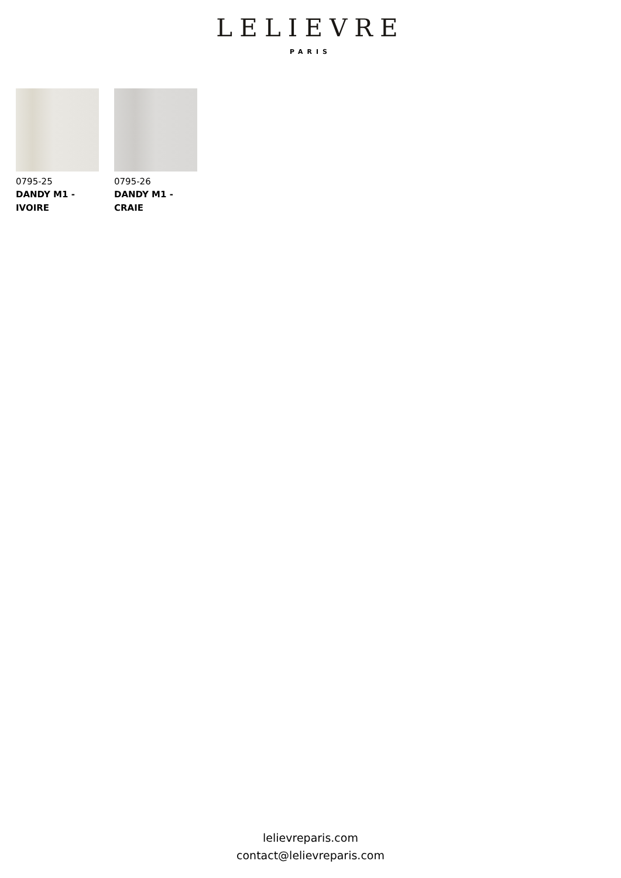LELIEVRE
PARIS
0795-25
DANDY M1 -
IVOIRE
0795-26
DANDY M1 -
CRAIE
lelievreparis.com
contact@lelievreparis.com